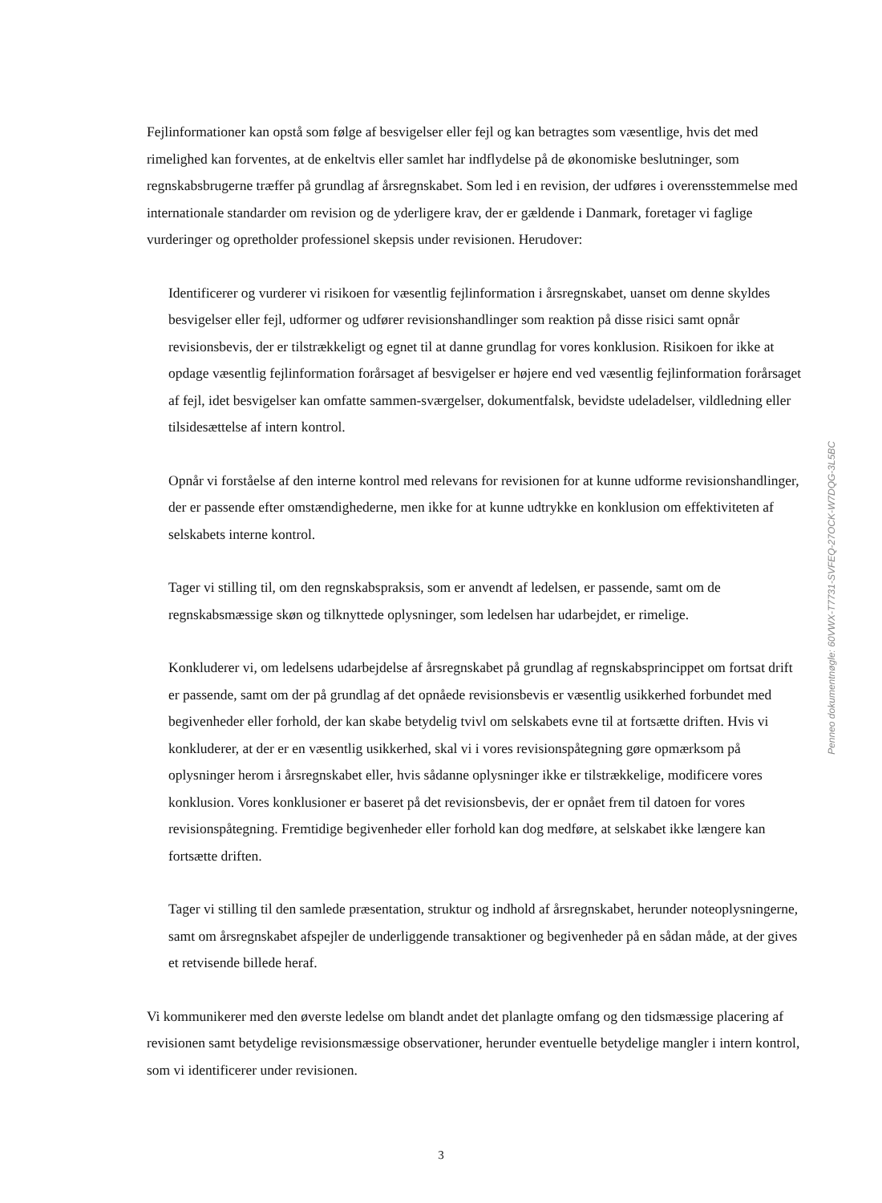Fejlinformationer kan opstå som følge af besvigelser eller fejl og kan betragtes som væsentlige, hvis det med rimelighed kan forventes, at de enkeltvis eller samlet har indflydelse på de økonomiske beslutninger, som regnskabsbrugerne træffer på grundlag af årsregnskabet. Som led i en revision, der udføres i overensstemmelse med internationale standarder om revision og de yderligere krav, der er gældende i Danmark, foretager vi faglige vurderinger og opretholder professionel skepsis under revisionen. Herudover:
Identificerer og vurderer vi risikoen for væsentlig fejlinformation i årsregnskabet, uanset om denne skyldes besvigelser eller fejl, udformer og udfører revisionshandlinger som reaktion på disse risici samt opnår revisionsbevis, der er tilstrækkeligt og egnet til at danne grundlag for vores konklusion. Risikoen for ikke at opdage væsentlig fejlinformation forårsaget af besvigelser er højere end ved væsentlig fejlinformation forårsaget af fejl, idet besvigelser kan omfatte sammen-sværgelser, dokumentfalsk, bevidste udeladelser, vildledning eller tilsidesættelse af intern kontrol.
Opnår vi forståelse af den interne kontrol med relevans for revisionen for at kunne udforme revisionshandlinger, der er passende efter omstændighederne, men ikke for at kunne udtrykke en konklusion om effektiviteten af selskabets interne kontrol.
Tager vi stilling til, om den regnskabspraksis, som er anvendt af ledelsen, er passende, samt om de regnskabsmæssige skøn og tilknyttede oplysninger, som ledelsen har udarbejdet, er rimelige.
Konkluderer vi, om ledelsens udarbejdelse af årsregnskabet på grundlag af regnskabsprincippet om fortsat drift er passende, samt om der på grundlag af det opnåede revisionsbevis er væsentlig usikkerhed forbundet med begivenheder eller forhold, der kan skabe betydelig tvivl om selskabets evne til at fortsætte driften. Hvis vi konkluderer, at der er en væsentlig usikkerhed, skal vi i vores revisionspåtegning gøre opmærksom på oplysninger herom i årsregnskabet eller, hvis sådanne oplysninger ikke er tilstrækkelige, modificere vores konklusion. Vores konklusioner er baseret på det revisionsbevis, der er opnået frem til datoen for vores revisionspåtegning. Fremtidige begivenheder eller forhold kan dog medføre, at selskabet ikke længere kan fortsætte driften.
Tager vi stilling til den samlede præsentation, struktur og indhold af årsregnskabet, herunder noteoplysningerne, samt om årsregnskabet afspejler de underliggende transaktioner og begivenheder på en sådan måde, at der gives et retvisende billede heraf.
Vi kommunikerer med den øverste ledelse om blandt andet det planlagte omfang og den tidsmæssige placering af revisionen samt betydelige revisionsmæssige observationer, herunder eventuelle betydelige mangler i intern kontrol, som vi identificerer under revisionen.
3
Penneo dokumentnøgle: 60VWX-T7731-SVFEQ-27OCK-W7DQG-3L5BC